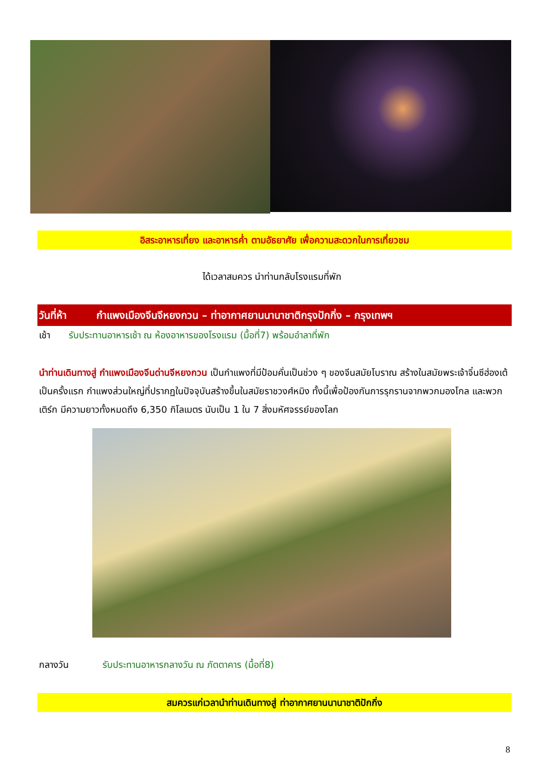อิสระอาหารเที่ยง และอาหารค่ำ ตามอัธยาศัย เพื่อความสะดวกในการเที่ยวชม
ได้เวลาสมควร นำท่านกลับโรงแรมที่พัก
วันที่ห้า กำแพงเมืองจีนจีหยงกวน – ท่าอากาศยานนานาชาติกรุงปักกิ่ง – กรุงเทพฯ
เช้า รับประทานอาหารเช้า ณ ห้องอาหารของโรงแรม (มื้อที่7) พร้อมอำลาที่พัก
นำท่านเดินทางสู่ กำแพงเมืองจีนด่านจีหยงกวน เป็นกำแพงที่มีป้อมคั่นเป็นช่วง ๆ ของจีนสมัยโบราณ สร้างในสมัยพระเจ้าจิ๋นซีฮ่องเต้เป็นครั้งแรก กำแพงส่วนใหญ่ที่ปรากฏในปัจจุบันสร้างขึ้นในสมัยราชวงศ์หมิง ทั้งนี้เพื่อป้องกันการรุกรานจากพวกมองโกล และพวกเติร์ก มีความยาวทั้งหมดถึง 6,350 กิโลเมตร นับเป็น 1 ใน 7 สิ่งมหัศจรรย์ของโลก
กลางวัน รับประทานอาหารกลางวัน ณ ภัตตาคาร (มื้อที่8)
สมควรแก่เวลานำท่านเดินทางสู่ ท่าอากาศยานนานาชาติปักกิ่ง
8